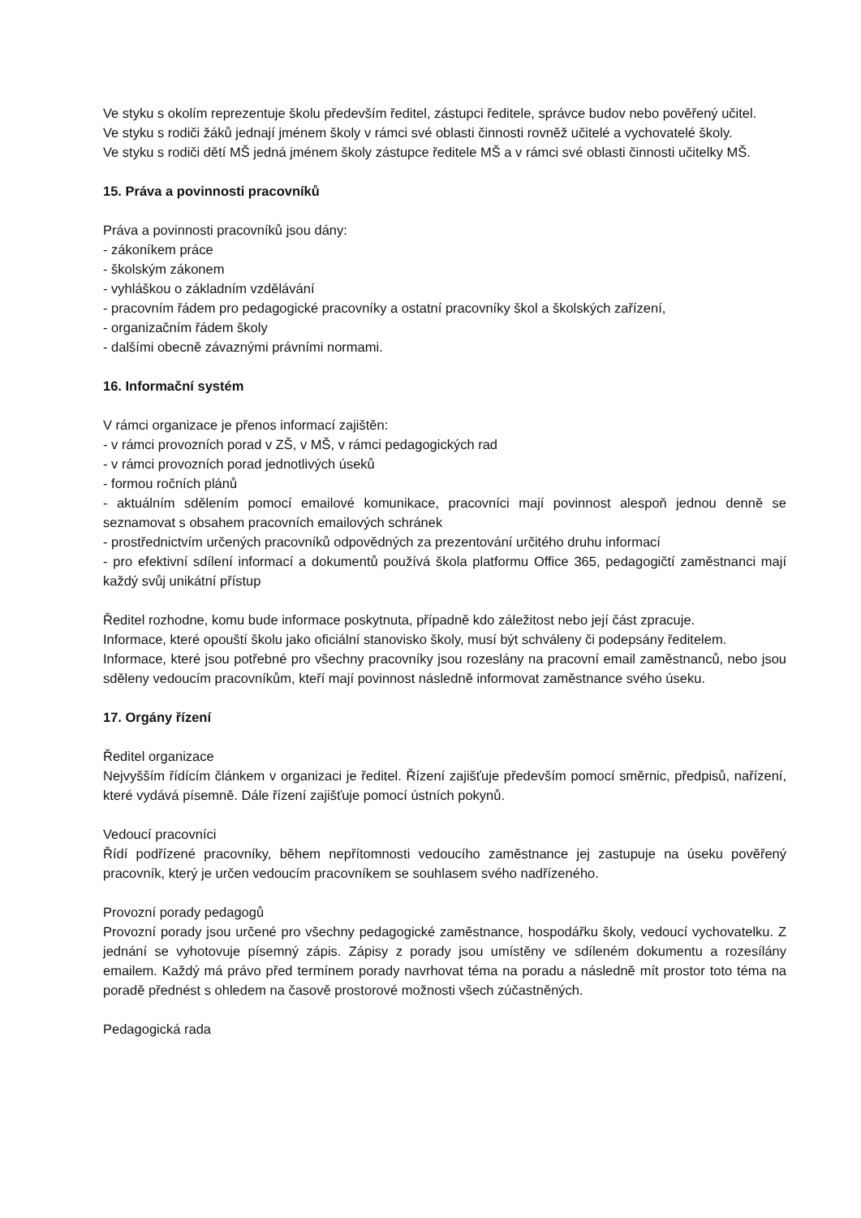Ve styku s okolím reprezentuje školu především ředitel, zástupci ředitele, správce budov nebo pověřený učitel.
Ve styku s rodiči žáků jednají jménem školy v rámci své oblasti činnosti rovněž učitelé a vychovatelé školy.
Ve styku s rodiči dětí MŠ jedná jménem školy zástupce ředitele MŠ a v rámci své oblasti činnosti učitelky MŠ.
15. Práva a povinnosti pracovníků
Práva a povinnosti pracovníků jsou dány:
- zákoníkem práce
- školským zákonem
- vyhláškou o základním vzdělávání
- pracovním řádem pro pedagogické pracovníky a ostatní pracovníky škol a školských zařízení,
- organizačním řádem školy
- dalšími obecně závaznými právními normami.
16. Informační systém
V rámci organizace je přenos informací zajištěn:
- v rámci provozních porad v ZŠ, v MŠ, v rámci pedagogických rad
- v rámci provozních porad jednotlivých úseků
- formou ročních plánů
- aktuálním sdělením pomocí emailové komunikace, pracovníci mají povinnost alespoň jednou denně se seznamovat s obsahem pracovních emailových schránek
- prostřednictvím určených pracovníků odpovědných za prezentování určitého druhu informací
- pro efektivní sdílení informací a dokumentů používá škola platformu Office 365, pedagogičtí zaměstnanci mají každý svůj unikátní přístup
Ředitel rozhodne, komu bude informace poskytnuta, případně kdo záležitost nebo její část zpracuje.
Informace, které opouští školu jako oficiální stanovisko školy, musí být schváleny či podepsány ředitelem.
Informace, které jsou potřebné pro všechny pracovníky jsou rozeslány na pracovní email zaměstnanců, nebo jsou sděleny vedoucím pracovníkům, kteří mají povinnost následně informovat zaměstnance svého úseku.
17. Orgány řízení
Ředitel organizace
Nejvyšším řídícím článkem v organizaci je ředitel. Řízení zajišťuje především pomocí směrnic, předpisů, nařízení, které vydává písemně. Dále řízení zajišťuje pomocí ústních pokynů.
Vedoucí pracovníci
Řídí podřízené pracovníky, během nepřítomnosti vedoucího zaměstnance jej zastupuje na úseku pověřený pracovník, který je určen vedoucím pracovníkem se souhlasem svého nadřízeného.
Provozní porady pedagogů
Provozní porady jsou určené pro všechny pedagogické zaměstnance, hospodářku školy, vedoucí vychovatelku. Z jednání se vyhotovuje písemný zápis. Zápisy z porady jsou umístěny ve sdíleném dokumentu a rozesílány emailem. Každý má právo před termínem porady navrhovat téma na poradu a následně mít prostor toto téma na poradě přednést s ohledem na časově prostorové možnosti všech zúčastněných.
Pedagogická rada